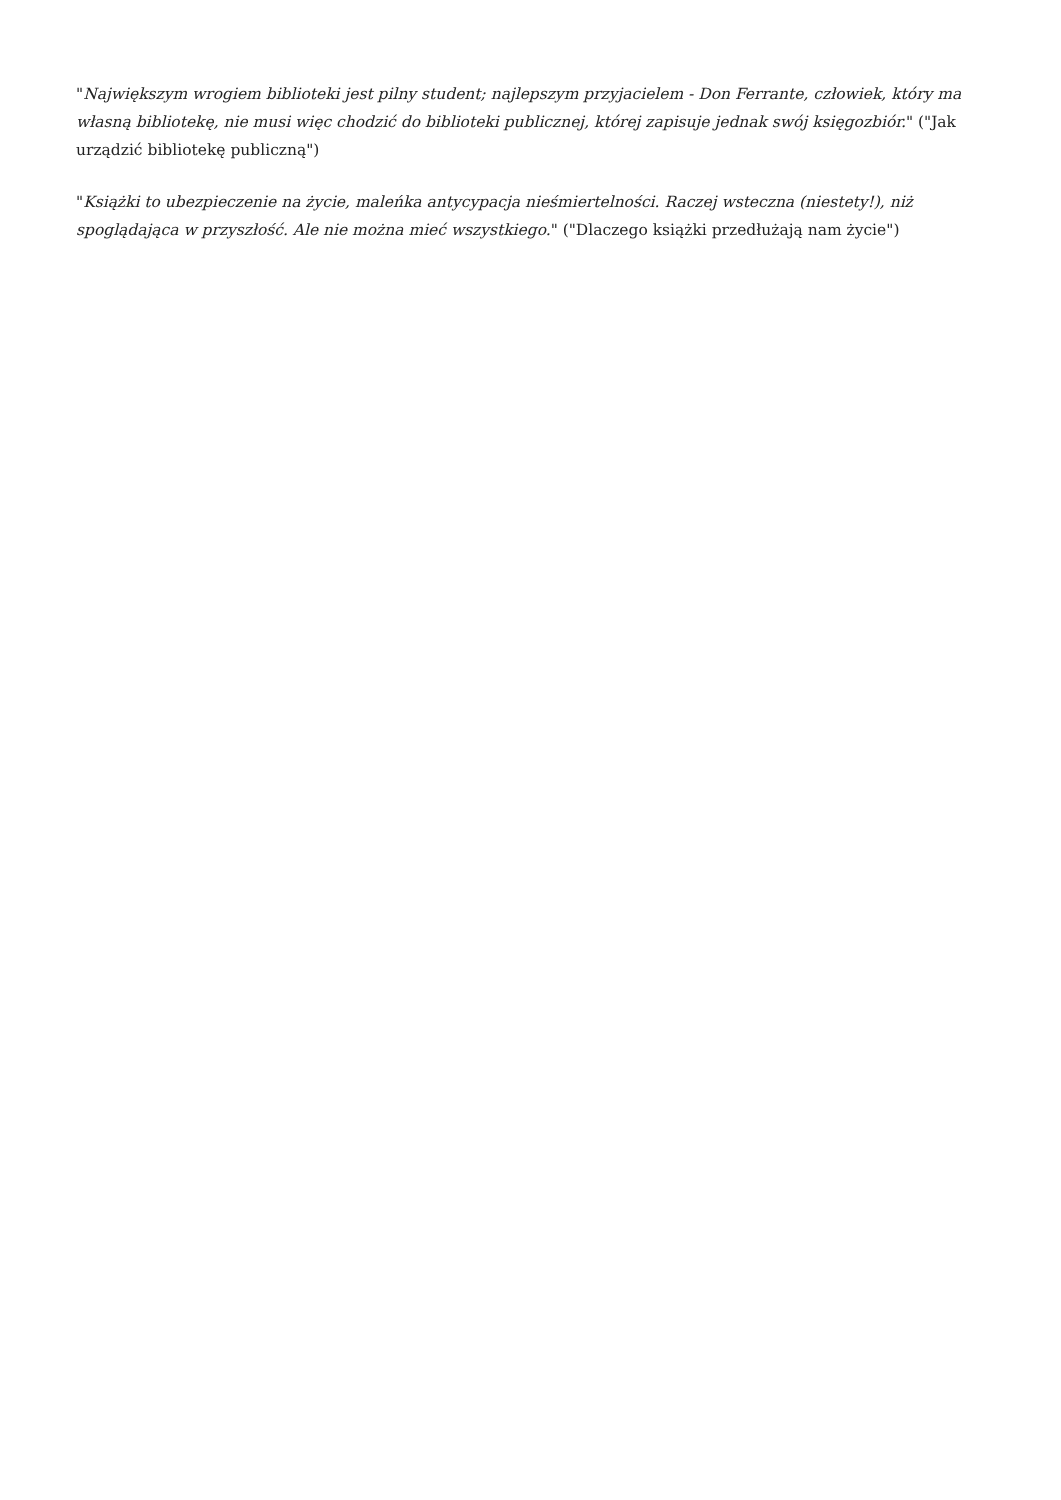"Największym wrogiem biblioteki jest pilny student; najlepszym przyjacielem - Don Ferrante, człowiek, który ma własną bibliotekę, nie musi więc chodzić do biblioteki publicznej, której zapisuje jednak swój księgozbiór." ("Jak urządzić bibliotekę publiczną")
"Książki to ubezpieczenie na życie, maleńka antycypacja nieśmiertelności. Raczej wsteczna (niestety!), niż spoglądająca w przyszłość. Ale nie można mieć wszystkiego." ("Dlaczego książki przedłużają nam życie")